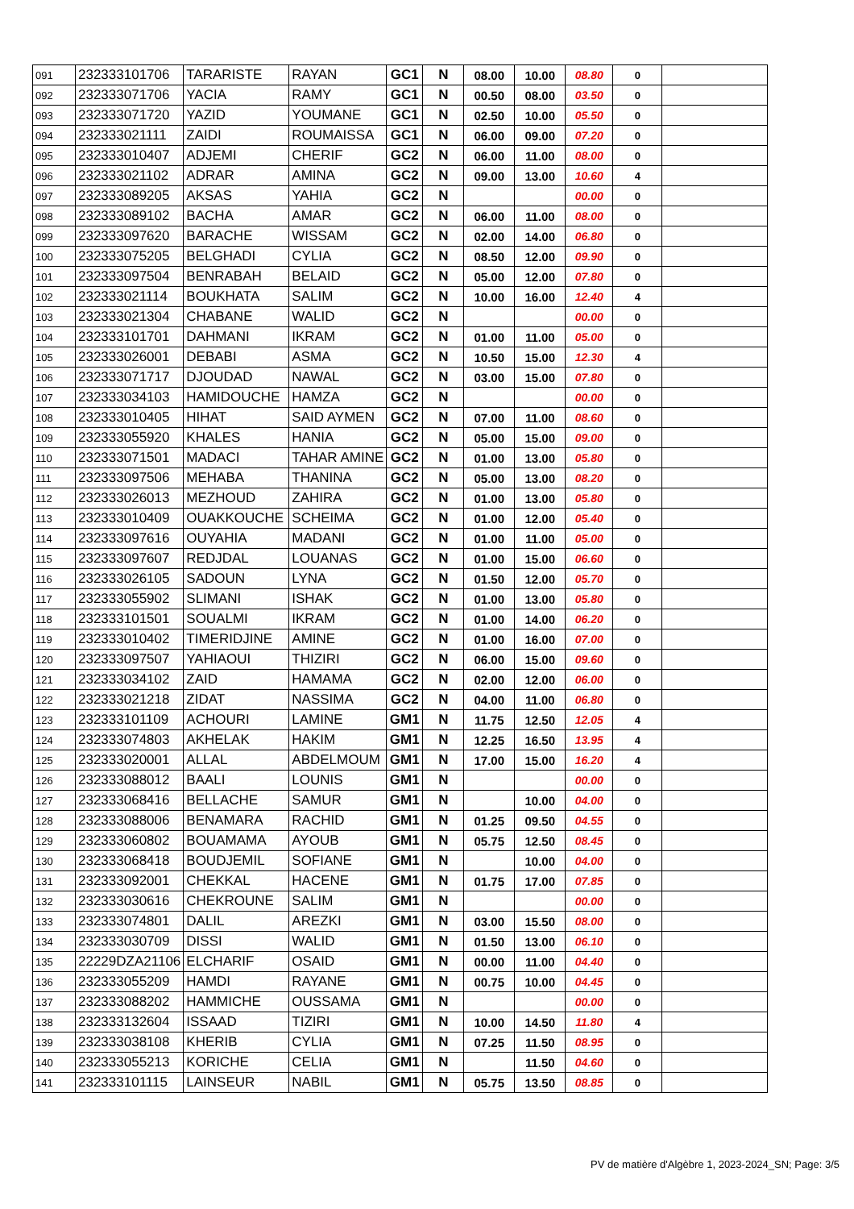| 091 | 232333101706 | TARARISTE | RAYAN | GC1 | N | 08.00 | 10.00 | 08.80 | 0 | |
| 092 | 232333071706 | YACIA | RAMY | GC1 | N | 00.50 | 08.00 | 03.50 | 0 | |
| 093 | 232333071720 | YAZID | YOUMANE | GC1 | N | 02.50 | 10.00 | 05.50 | 0 | |
| 094 | 232333021111 | ZAIDI | ROUMAISSA | GC1 | N | 06.00 | 09.00 | 07.20 | 0 | |
| 095 | 232333010407 | ADJEMI | CHERIF | GC2 | N | 06.00 | 11.00 | 08.00 | 0 | |
| 096 | 232333021102 | ADRAR | AMINA | GC2 | N | 09.00 | 13.00 | 10.60 | 4 | |
| 097 | 232333089205 | AKSAS | YAHIA | GC2 | N | | | 00.00 | 0 | |
| 098 | 232333089102 | BACHA | AMAR | GC2 | N | 06.00 | 11.00 | 08.00 | 0 | |
| 099 | 232333097620 | BARACHE | WISSAM | GC2 | N | 02.00 | 14.00 | 06.80 | 0 | |
| 100 | 232333075205 | BELGHADI | CYLIA | GC2 | N | 08.50 | 12.00 | 09.90 | 0 | |
| 101 | 232333097504 | BENRABAH | BELAID | GC2 | N | 05.00 | 12.00 | 07.80 | 0 | |
| 102 | 232333021114 | BOUKHATA | SALIM | GC2 | N | 10.00 | 16.00 | 12.40 | 4 | |
| 103 | 232333021304 | CHABANE | WALID | GC2 | N | | | 00.00 | 0 | |
| 104 | 232333101701 | DAHMANI | IKRAM | GC2 | N | 01.00 | 11.00 | 05.00 | 0 | |
| 105 | 232333026001 | DEBABI | ASMA | GC2 | N | 10.50 | 15.00 | 12.30 | 4 | |
| 106 | 232333071717 | DJOUDAD | NAWAL | GC2 | N | 03.00 | 15.00 | 07.80 | 0 | |
| 107 | 232333034103 | HAMIDOUCHE | HAMZA | GC2 | N | | | 00.00 | 0 | |
| 108 | 232333010405 | HIHAT | SAID AYMEN | GC2 | N | 07.00 | 11.00 | 08.60 | 0 | |
| 109 | 232333055920 | KHALES | HANIA | GC2 | N | 05.00 | 15.00 | 09.00 | 0 | |
| 110 | 232333071501 | MADACI | TAHAR AMINE | GC2 | N | 01.00 | 13.00 | 05.80 | 0 | |
| 111 | 232333097506 | MEHABA | THANINA | GC2 | N | 05.00 | 13.00 | 08.20 | 0 | |
| 112 | 232333026013 | MEZHOUD | ZAHIRA | GC2 | N | 01.00 | 13.00 | 05.80 | 0 | |
| 113 | 232333010409 | OUAKKOUCHE | SCHEIMA | GC2 | N | 01.00 | 12.00 | 05.40 | 0 | |
| 114 | 232333097616 | OUYAHIA | MADANI | GC2 | N | 01.00 | 11.00 | 05.00 | 0 | |
| 115 | 232333097607 | REDJDAL | LOUANAS | GC2 | N | 01.00 | 15.00 | 06.60 | 0 | |
| 116 | 232333026105 | SADOUN | LYNA | GC2 | N | 01.50 | 12.00 | 05.70 | 0 | |
| 117 | 232333055902 | SLIMANI | ISHAK | GC2 | N | 01.00 | 13.00 | 05.80 | 0 | |
| 118 | 232333101501 | SOUALMI | IKRAM | GC2 | N | 01.00 | 14.00 | 06.20 | 0 | |
| 119 | 232333010402 | TIMERIDJINE | AMINE | GC2 | N | 01.00 | 16.00 | 07.00 | 0 | |
| 120 | 232333097507 | YAHIAOUI | THIZIRI | GC2 | N | 06.00 | 15.00 | 09.60 | 0 | |
| 121 | 232333034102 | ZAID | HAMAMA | GC2 | N | 02.00 | 12.00 | 06.00 | 0 | |
| 122 | 232333021218 | ZIDAT | NASSIMA | GC2 | N | 04.00 | 11.00 | 06.80 | 0 | |
| 123 | 232333101109 | ACHOURI | LAMINE | GM1 | N | 11.75 | 12.50 | 12.05 | 4 | |
| 124 | 232333074803 | AKHELAK | HAKIM | GM1 | N | 12.25 | 16.50 | 13.95 | 4 | |
| 125 | 232333020001 | ALLAL | ABDELMOUM | GM1 | N | 17.00 | 15.00 | 16.20 | 4 | |
| 126 | 232333088012 | BAALI | LOUNIS | GM1 | N | | | 00.00 | 0 | |
| 127 | 232333068416 | BELLACHE | SAMUR | GM1 | N | | 10.00 | 04.00 | 0 | |
| 128 | 232333088006 | BENAMARA | RACHID | GM1 | N | 01.25 | 09.50 | 04.55 | 0 | |
| 129 | 232333060802 | BOUAMAMA | AYOUB | GM1 | N | 05.75 | 12.50 | 08.45 | 0 | |
| 130 | 232333068418 | BOUDJEMIL | SOFIANE | GM1 | N | | 10.00 | 04.00 | 0 | |
| 131 | 232333092001 | CHEKKAL | HACENE | GM1 | N | 01.75 | 17.00 | 07.85 | 0 | |
| 132 | 232333030616 | CHEKROUNE | SALIM | GM1 | N | | | 00.00 | 0 | |
| 133 | 232333074801 | DALIL | AREZKI | GM1 | N | 03.00 | 15.50 | 08.00 | 0 | |
| 134 | 232333030709 | DISSI | WALID | GM1 | N | 01.50 | 13.00 | 06.10 | 0 | |
| 135 | 22229DZA21106 | ELCHARIF | OSAID | GM1 | N | 00.00 | 11.00 | 04.40 | 0 | |
| 136 | 232333055209 | HAMDI | RAYANE | GM1 | N | 00.75 | 10.00 | 04.45 | 0 | |
| 137 | 232333088202 | HAMMICHE | OUSSAMA | GM1 | N | | | 00.00 | 0 | |
| 138 | 232333132604 | ISSAAD | TIZIRI | GM1 | N | 10.00 | 14.50 | 11.80 | 4 | |
| 139 | 232333038108 | KHERIB | CYLIA | GM1 | N | 07.25 | 11.50 | 08.95 | 0 | |
| 140 | 232333055213 | KORICHE | CELIA | GM1 | N | | 11.50 | 04.60 | 0 | |
| 141 | 232333101115 | LAINSEUR | NABIL | GM1 | N | 05.75 | 13.50 | 08.85 | 0 | |
PV de matière d'Algèbre 1, 2023-2024_SN; Page: 3/5